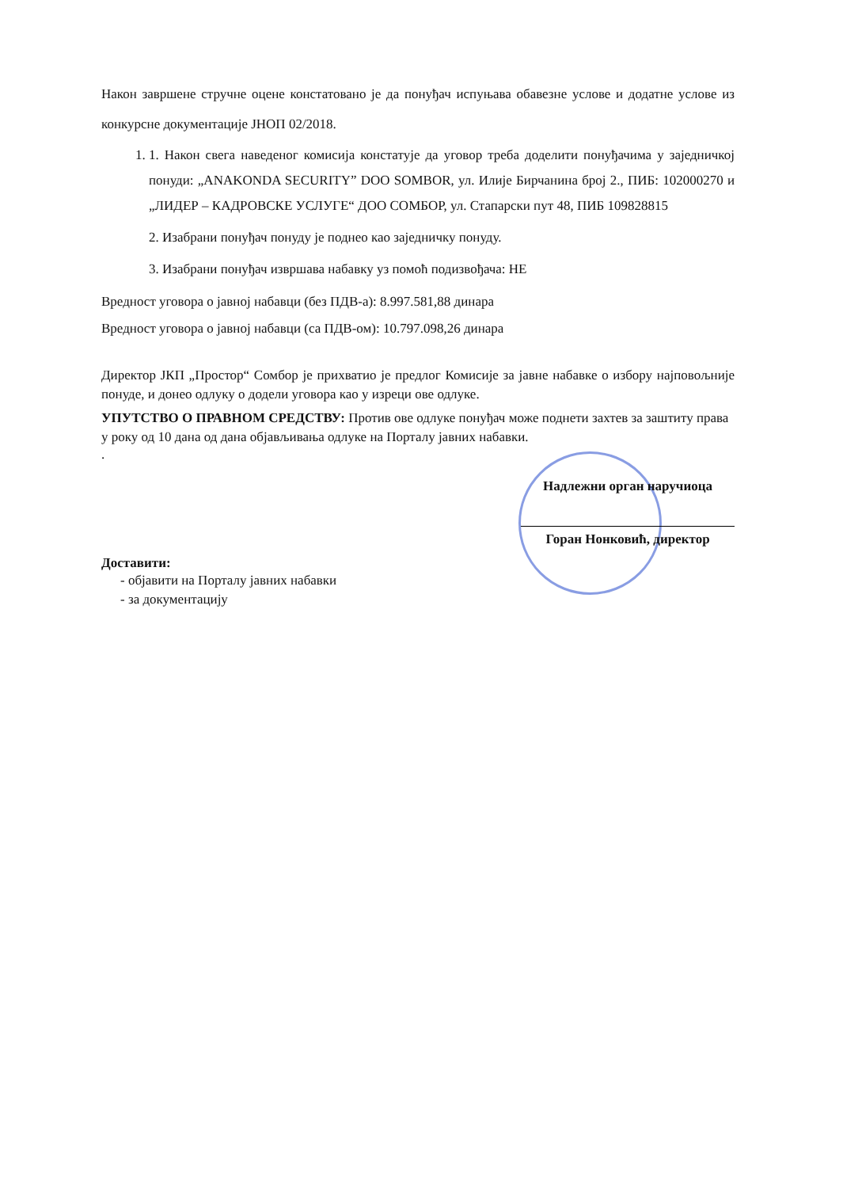Након завршене стручне оцене констатовано је да понуђач испуњава обавезне услове и додатне услове из конкурсне документације ЈНОП 02/2018.
1. 1. Након свега наведеног комисија констатује да уговор треба доделити понуђачима у заједничкој понуди: „ANAKONDA SECURITY” DOO SOMBOR, ул. Илије Бирчанина број 2., ПИБ: 102000270 и „ЛИДЕР – КАДРОВСКЕ УСЛУГЕ“ ДОО СОМБОР, ул. Стапарски пут 48, ПИБ 109828815
2. Изабрани понуђач понуду је поднео као заједничку понуду.
3. Изабрани понуђач извршава набавку уз помоћ подизвођача: НЕ
Вредност уговора о јавној набавци (без ПДВ-а): 8.997.581,88 динара
Вредност уговора о јавној набавци (са ПДВ-ом): 10.797.098,26 динара
Директор ЈКП „Простор“ Сомбор је прихватио је предлог Комисије за јавне набавке о избору најповољније понуде, и донео одлуку о додели уговора као у изреци ове одлуке.
УПУТСТВО О ПРАВНОМ СРЕДСТВУ: Против ове одлуке понуђач може поднети захтев за заштиту права у року од 10 дана од дана објављивања одлуке на Порталу јавних набавки.
.
Надлежни орган наручиоца
Горан Нонковић, директор
Доставити:
- објавити на Порталу јавних набавки
- за документацију